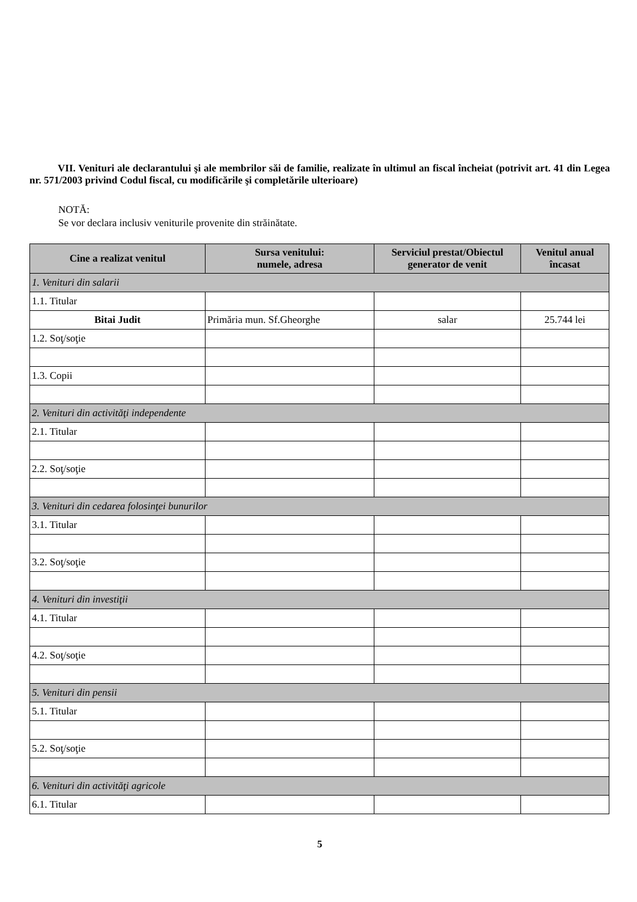VII. Venituri ale declarantului şi ale membrilor săi de familie, realizate în ultimul an fiscal încheiat (potrivit art. 41 din Legea nr. 571/2003 privind Codul fiscal, cu modificările şi completările ulterioare)
NOTĂ:
Se vor declara inclusiv veniturile provenite din străinătate.
| Cine a realizat venitul | Sursa venitului: numele, adresa | Serviciul prestat/Obiectul generator de venit | Venitul anual încasat |
| --- | --- | --- | --- |
| 1. Venituri din salarii | | | |
| 1.1. Titular | | | |
| Bitai Judit | Primăria mun. Sf.Gheorghe | salar | 25.744 lei |
| 1.2. Soţ/soţie | | | |
| 1.3. Copii | | | |
| 2. Venituri din activităţi independente | | | |
| 2.1. Titular | | | |
| 2.2. Soţ/soţie | | | |
| 3. Venituri din cedarea folosinţei bunurilor | | | |
| 3.1. Titular | | | |
| 3.2. Soţ/soţie | | | |
| 4. Venituri din investiţii | | | |
| 4.1. Titular | | | |
| 4.2. Soţ/soţie | | | |
| 5. Venituri din pensii | | | |
| 5.1. Titular | | | |
| 5.2. Soţ/soţie | | | |
| 6. Venituri din activităţi agricole | | | |
| 6.1. Titular | | | |
5